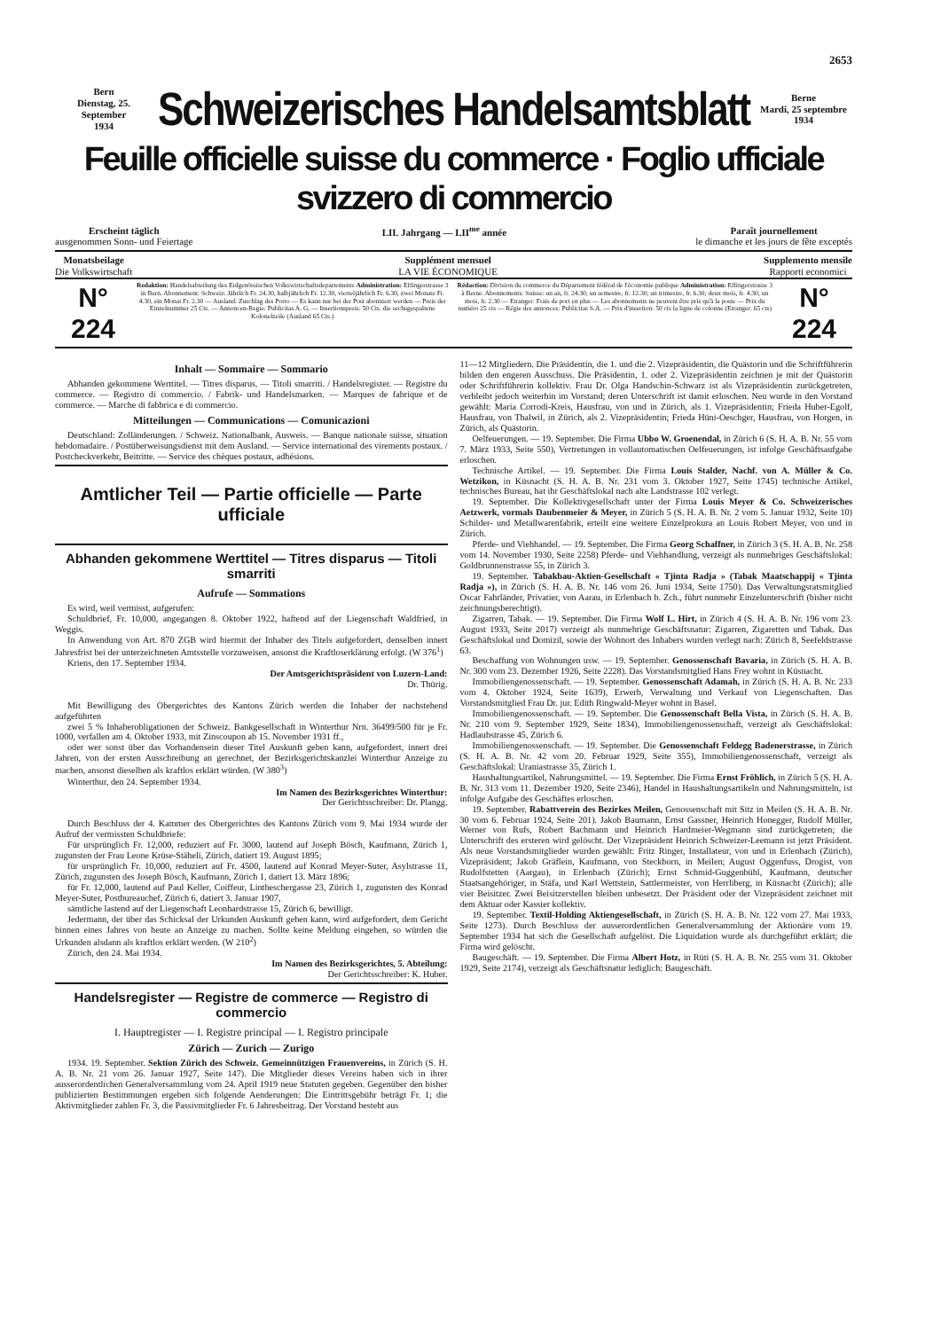2653
Bern
Dienstag, 25. September
1934
Schweizerisches Handelsamtsblatt
Berne
Mardi, 25 septembre
1934
Feuille officielle suisse du commerce · Foglio ufficiale svizzero di commercio
Erscheint täglich
ausgenommen Sonn- und Feiertage
LII. Jahrgang — LII<sup>me</sup> année Paraît journellement
le dimanche et les jours de fête exceptés
Monatsbeilage
Die Volkswirtschaft
Supplément mensuel
LA VIE ÉCONOMIQUE
Supplemento mensile
Rapporti economici
N° 224
Redaktion: Handelsabteilung des Eidgenössischen Volkswirtschaftsdepartements Administration: Effingerstrasse 3 in Bern. Abonnement: Schweiz: Jährlich Fr. 24.30, halbjährlich Fr. 12.30, vierteljährlich Fr. 6.30, zwei Monate Fr. 4.30, ein Monat Fr. 2.30 — Ausland: Zuschlag des Porto — Es kann nur bei der Post abonniert werden — Preis der Einzelnummer 25 Cts. — Annoncen-Regie: Publicitas A. G. — Insertionspreis: 50 Cts. die sechsgespaltene Kolonelzeile (Ausland 65 Cts.)
Rédaction: Division du commerce du Département fédéral de l'économie publique Administration: Effingerstrasse 3 à Berne. Abonnements: Suisse: un an, fr. 24.30; un semestre, fr. 12.30; un trimestre, fr. 6.30; deux mois, fr. 4.30; un mois, fr. 2.30 — Etranger: Frais de port en plus — Les abonnements ne peuvent être pris qu'à la poste — Prix du numéro 25 cts — Régie des annonces: Publicitas S.A. — Prix d'insertion: 50 cts la ligne de colonne (Etranger: 65 cts)
N° 224
Inhalt — Sommaire — Sommario
Abhanden gekommene Werttitel. — Titres disparus. — Titoli smarriti. / Handelsregister. — Registre du commerce. — Registro di commercio. / Fabrik- und Handelsmarken. — Marques de fabrique et de commerce. — Marche di fabbrica e di commercio.
Mitteilungen — Communications — Comunicazioni
Deutschland: Zolländerungen. / Schweiz. Nationalbank, Ausweis. — Banque nationale suisse, situation hebdomadaire. / Postüberweisungsdienst mit dem Ausland. — Service international des virements postaux. / Postcheckverkehr, Beitritte. — Service des chèques postaux, adhésions.
Amtlicher Teil — Partie officielle — Parte ufficiale
Abhanden gekommene Werttitel — Titres disparus — Titoli smarriti
Aufrufe — Sommations
Es wird, weil vermisst, aufgerufen:
Schuldbrief, Fr. 10,000, angegangen 8. Oktober 1922, haftend auf der Liegenschaft Waldfried, in Weggis.
In Anwendung von Art. 870 ZGB wird hiermit der Inhaber des Titels aufgefordert, denselben innert Jahresfrist bei der unterzeichneten Amtsstelle vorzuweisen, ansonst die Kraftloserklärung erfolgt. (W 376<sup>1</sup>)
Kriens, den 17. September 1934.
Der Amtsgerichtspräsident von Luzern-Land:
Dr. Thürig.
Mit Bewilligung des Obergerichtes des Kantons Zürich werden die Inhaber der nachstehend aufgeführten
zwei 5 % Inhaberobligationen der Schweiz. Bankgesellschaft in Winterthur Nrn. 36499/500 für je Fr. 1000, verfallen am 4. Oktober 1933, mit Zinscoupon ab 15. November 1931 ff.,
oder wer sonst über das Vorhandensein dieser Titel Auskunft geben kann, aufgefordert, innert drei Jahren, von der ersten Ausschreibung an gerechnet, der Bezirksgerichtskanzlei Winterthur Anzeige zu machen, ansonst dieselben als kraftlos erklärt würden. (W 380<sup>3</sup>)
Winterthur, den 24. September 1934.
Im Namen des Bezirksgerichtes Winterthur:
Der Gerichtsschreiber: Dr. Plangg.
Durch Beschluss der 4. Kammer des Obergerichtes des Kantons Zürich vom 9. Mai 1934 wurde der Aufruf der vermissten Schuldbriefe:
Für ursprünglich Fr. 12,000, reduziert auf Fr. 3000, lautend auf Joseph Bösch, Kaufmann, Zürich 1, zugunsten der Frau Leone Krüse-Stäheli, Zürich, datiert 19. August 1895;
für ursprünglich Fr. 10,000, reduziert auf Fr. 4500, lautend auf Konrad Meyer-Suter, Asylstrasse 11, Zürich, zugunsten des Joseph Bösch, Kaufmann, Zürich 1, datiert 13. März 1896;
für Fr. 12,000, lautend auf Paul Keller, Coiffeur, Lintheschergasse 23, Zürich 1, zugunsten des Konrad Meyer-Suter, Postbureauchef, Zürich 6, datiert 3. Januar 1907,
sämtliche lastend auf der Liegenschaft Leonhardstrasse 15, Zürich 6, bewilligt.
Jedermann, der über das Schicksal der Urkunden Auskunft geben kann, wird aufgefordert, dem Gericht binnen eines Jahres von heute an Anzeige zu machen. Sollte keine Meldung eingehen, so würden die Urkunden alsdann als kraftlos erklärt werden. (W 210<sup>2</sup>)
Zürich, den 24. Mai 1934.
Im Namen des Bezirksgerichtes, 5. Abteilung:
Der Gerichtsschreiber: K. Huber.
Handelsregister — Registre de commerce — Registro di commercio
I. Hauptregister — I. Registre principal — I. Registro principale
Zürich — Zurich — Zurigo
1934. 19. September. Sektion Zürich des Schweiz. Gemeinnützigen Frauenvereins, in Zürich (S. H. A. B. Nr. 21 vom 26. Januar 1927, Seite 147). Die Mitglieder dieses Vereins haben sich in ihrer ausserordentlichen Generalversammlung vom 24. April 1919 neue Statuten gegeben. Gegenüber den bisher publizierten Bestimmungen ergeben sich folgende Aenderungen: Die Eintrittsgebühr beträgt Fr. 1; die Aktivmitglieder zahlen Fr. 3, die Passivmitglieder Fr. 6 Jahresbeitrag. Der Vorstand besteht aus
11—12 Mitgliedern. Die Präsidentin, die 1. und die 2. Vizepräsidentin, die Quästorin und die Schriftführerin bilden den engeren Ausschuss. Die Präsidentin, 1. oder 2. Vizepräsidentin zeichnen je mit der Quästorin oder Schriftführerin kollektiv. Frau Dr. Olga Handschin-Schwarz ist als Vizepräsidentin zurückgetreten, verbleibt jedoch weiterhin im Vorstand; deren Unterschrift ist damit erloschen. Neu wurde in den Vorstand gewählt: Maria Corrodi-Kreis, Hausfrau, von und in Zürich, als 1. Vizepräsidentin; Frieda Huber-Egolf, Hausfrau, von Thalwil, in Zürich, als 2. Vizepräsidentin; Frieda Hüni-Oeschger, Hausfrau, von Horgen, in Zürich, als Quästorin.
Oelfeuerungen. — 19. September. Die Firma Ubbo W. Groenendal, in Zürich 6 (S. H. A. B. Nr. 55 vom 7. März 1933, Seite 550), Vertretungen in vollautomatischen Oelfeuerungen, ist infolge Geschäftsaufgabe erloschen.
Technische Artikel. — 19. September. Die Firma Louis Stalder, Nachf. von A. Müller & Co. Wetzikon, in Küsnacht (S. H. A. B. Nr. 231 vom 3. Oktober 1927, Seite 1745) technische Artikel, technisches Bureau, hat ihr Geschäftslokal nach alte Landstrasse 102 verlegt.
19. September. Die Kollektivgesellschaft unter der Firma Louis Meyer & Co. Schweizerisches Aetzwerk, vormals Daubenmeier & Meyer, in Zürich 5 (S. H. A. B. Nr. 2 vom 5. Januar 1932, Seite 10) Schilder- und Metallwarenfabrik, erteilt eine weitere Einzelprokura an Louis Robert Meyer, von und in Zürich.
Pferde- und Viehhandel. — 19. September. Die Firma Georg Schaffner, in Zürich 3 (S. H. A. B. Nr. 258 vom 14. November 1930, Seite 2258) Pferde- und Viehhandlung, verzeigt als nunmehriges Geschäftslokal: Goldbrunnenstrasse 55, in Zürich 3.
19. September. Tabakbau-Aktien-Gesellschaft « Tjinta Radja » (Tabak Maatschappij « Tjinta Radja »), in Zürich (S. H. A. B. Nr. 146 vom 26. Juni 1934, Seite 1750). Das Verwaltungsratsmitglied Oscar Fahrländer, Privatier, von Aarau, in Erlenbach b. Zch., führt nunmehr Einzelunterschrift (bisher nicht zeichnungsberechtigt).
Zigarren, Tabak. — 19. September. Die Firma Wolf L. Hirt, in Zürich 4 (S. H. A. B. Nr. 196 vom 23. August 1933, Seite 2017) verzeigt als nunmehrige Geschäftsnatur: Zigarren, Zigaretten und Tabak. Das Geschäftslokal und Domizil, sowie der Wohnort des Inhabers wurden verlegt nach: Zürich 8, Seefeldstrasse 63.
Beschaffung von Wohnungen usw. — 19. September. Genossenschaft Bavaria, in Zürich (S. H. A. B. Nr. 300 vom 23. Dezember 1926, Seite 2228). Das Vorstandsmitglied Hans Frey wohnt in Küsnacht.
Immobiliengenossenschaft. — 19. September. Genossenschaft Adamah, in Zürich (S. H. A. B. Nr. 233 vom 4. Oktober 1924, Seite 1639), Erwerb, Verwaltung und Verkauf von Liegenschaften. Das Vorstandsmitglied Frau Dr. jur. Edith Ringwald-Meyer wohnt in Basel.
Immobiliengenossenschaft. — 19. September. Die Genossenschaft Bella Vista, in Zürich (S. H. A. B. Nr. 210 vom 9. September 1929, Seite 1834), Immobiliengenossenschaft, verzeigt als Geschäftslokal: Hadlaubstrasse 45, Zürich 6.
Immobiliengenossenschaft. — 19. September. Die Genossenschaft Feldegg Badenerstrasse, in Zürich (S. H. A. B. Nr. 42 vom 20. Februar 1929, Seite 355), Immobiliengenossenschaft, verzeigt als Geschäftslokal: Uraniastrasse 35, Zürich 1.
Haushaltungsartikel, Nahrungsmittel. — 19. September. Die Firma Ernst Fröhlich, in Zürich 5 (S. H. A. B. Nr. 313 vom 11. Dezember 1920, Seite 2346), Handel in Haushaltungsartikeln und Nahrungsmitteln, ist infolge Aufgabe des Geschäftes erloschen.
19. September. Rabattverein des Bezirkes Meilen, Genossenschaft mit Sitz in Meilen (S. H. A. B. Nr. 30 vom 6. Februar 1924, Seite 201). Jakob Baumann, Ernst Gassner, Heinrich Honegger, Rudolf Müller, Werner von Rufs, Robert Bachmann und Heinrich Hardmeier-Wegmann sind zurückgetreten; die Unterschrift des ersteren wird gelöscht. Der Vizepräsident Heinrich Schweizer-Leemann ist jetzt Präsident. Als neue Vorstandsmitglieder wurden gewählt: Fritz Ringer, Installateur, von und in Erlenbach (Zürich), Vizepräsident; Jakob Gräflein, Kaufmann, von Steckborn, in Meilen; August Oggenfuss, Drogist, von Rudolfstetten (Aargau), in Erlenbach (Zürich); Ernst Schmid-Guggenbühl, Kaufmann, deutscher Staatsangehöriger, in Stäfa, und Karl Wettstein, Sattlermeister, von Herrliberg, in Küsnacht (Zürich); alle vier Beisitzer. Zwei Beisitzerstellen bleiben unbesetzt. Der Präsident oder der Vizepräsident zeichnet mit dem Aktuar oder Kassier kollektiv.
19. September. Textil-Holding Aktiengesellschaft, in Zürich (S. H. A. B. Nr. 122 vom 27. Mai 1933, Seite 1273). Durch Beschluss der ausserordentlichen Generalversammlung der Aktionäre vom 19. September 1934 hat sich die Gesellschaft aufgelöst. Die Liquidation wurde als durchgeführt erklärt; die Firma wird gelöscht.
Baugeschäft. — 19. September. Die Firma Albert Hotz, in Rüti (S. H. A. B. Nr. 255 vom 31. Oktober 1929, Seite 2174), verzeigt als Geschäftsnatur lediglich: Baugeschäft.